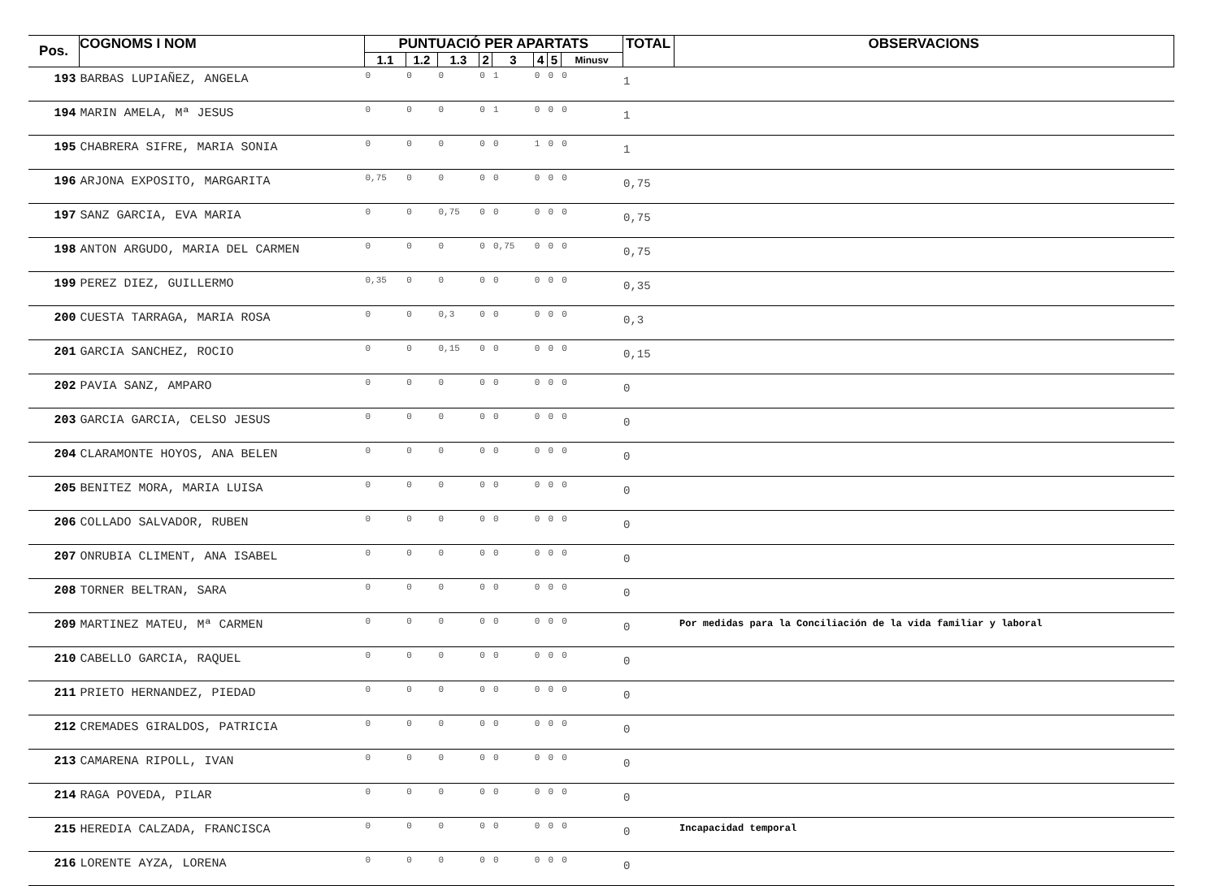| Pos. | COGNOMS I NOM | PUNTUACIÓ PER APARTATS | | | | | | | | TOTAL | OBSERVACIONS |
| --- | --- | --- | --- | --- | --- | --- | --- | --- | --- | --- | --- |
| | | 1.1 | 1.2 | 1.3 | 2 | 3 | 4 | 5 | Minusv | | |
| 193 | BARBAS LUPIAÑEZ, ANGELA | 0 | 0 | 0 | 0 | 1 | 0 | 0 | 0 | 1 | |
| 194 | MARIN AMELA, Mª JESUS | 0 | 0 | 0 | 0 | 1 | 0 | 0 | 0 | 1 | |
| 195 | CHABRERA SIFRE, MARIA SONIA | 0 | 0 | 0 | 0 | 0 | 1 | 0 | 0 | 1 | |
| 196 | ARJONA EXPOSITO, MARGARITA | 0,75 | 0 | 0 | 0 | 0 | 0 | 0 | 0 | 0,75 | |
| 197 | SANZ GARCIA, EVA MARIA | 0 | 0 | 0,75 | 0 | 0 | 0 | 0 | 0 | 0,75 | |
| 198 | ANTON ARGUDO, MARIA DEL CARMEN | 0 | 0 | 0 | 0 | 0,75 | 0 | 0 | 0 | 0,75 | |
| 199 | PEREZ DIEZ, GUILLERMO | 0,35 | 0 | 0 | 0 | 0 | 0 | 0 | 0 | 0,35 | |
| 200 | CUESTA TARRAGA, MARIA ROSA | 0 | 0 | 0,3 | 0 | 0 | 0 | 0 | 0 | 0,3 | |
| 201 | GARCIA SANCHEZ, ROCIO | 0 | 0 | 0,15 | 0 | 0 | 0 | 0 | 0 | 0,15 | |
| 202 | PAVIA SANZ, AMPARO | 0 | 0 | 0 | 0 | 0 | 0 | 0 | 0 | 0 | |
| 203 | GARCIA GARCIA, CELSO JESUS | 0 | 0 | 0 | 0 | 0 | 0 | 0 | 0 | 0 | |
| 204 | CLARAMONTE HOYOS, ANA BELEN | 0 | 0 | 0 | 0 | 0 | 0 | 0 | 0 | 0 | |
| 205 | BENITEZ MORA, MARIA LUISA | 0 | 0 | 0 | 0 | 0 | 0 | 0 | 0 | 0 | |
| 206 | COLLADO SALVADOR, RUBEN | 0 | 0 | 0 | 0 | 0 | 0 | 0 | 0 | 0 | |
| 207 | ONRUBIA CLIMENT, ANA ISABEL | 0 | 0 | 0 | 0 | 0 | 0 | 0 | 0 | 0 | |
| 208 | TORNER BELTRAN, SARA | 0 | 0 | 0 | 0 | 0 | 0 | 0 | 0 | 0 | |
| 209 | MARTINEZ MATEU, Mª CARMEN | 0 | 0 | 0 | 0 | 0 | 0 | 0 | 0 | 0 | Por medidas para la Conciliación de la vida familiar y laboral |
| 210 | CABELLO GARCIA, RAQUEL | 0 | 0 | 0 | 0 | 0 | 0 | 0 | 0 | 0 | |
| 211 | PRIETO HERNANDEZ, PIEDAD | 0 | 0 | 0 | 0 | 0 | 0 | 0 | 0 | 0 | |
| 212 | CREMADES GIRALDOS, PATRICIA | 0 | 0 | 0 | 0 | 0 | 0 | 0 | 0 | 0 | |
| 213 | CAMARENA RIPOLL, IVAN | 0 | 0 | 0 | 0 | 0 | 0 | 0 | 0 | 0 | |
| 214 | RAGA POVEDA, PILAR | 0 | 0 | 0 | 0 | 0 | 0 | 0 | 0 | 0 | |
| 215 | HEREDIA CALZADA, FRANCISCA | 0 | 0 | 0 | 0 | 0 | 0 | 0 | 0 | 0 | Incapacidad temporal |
| 216 | LORENTE AYZA, LORENA | 0 | 0 | 0 | 0 | 0 | 0 | 0 | 0 | 0 | |